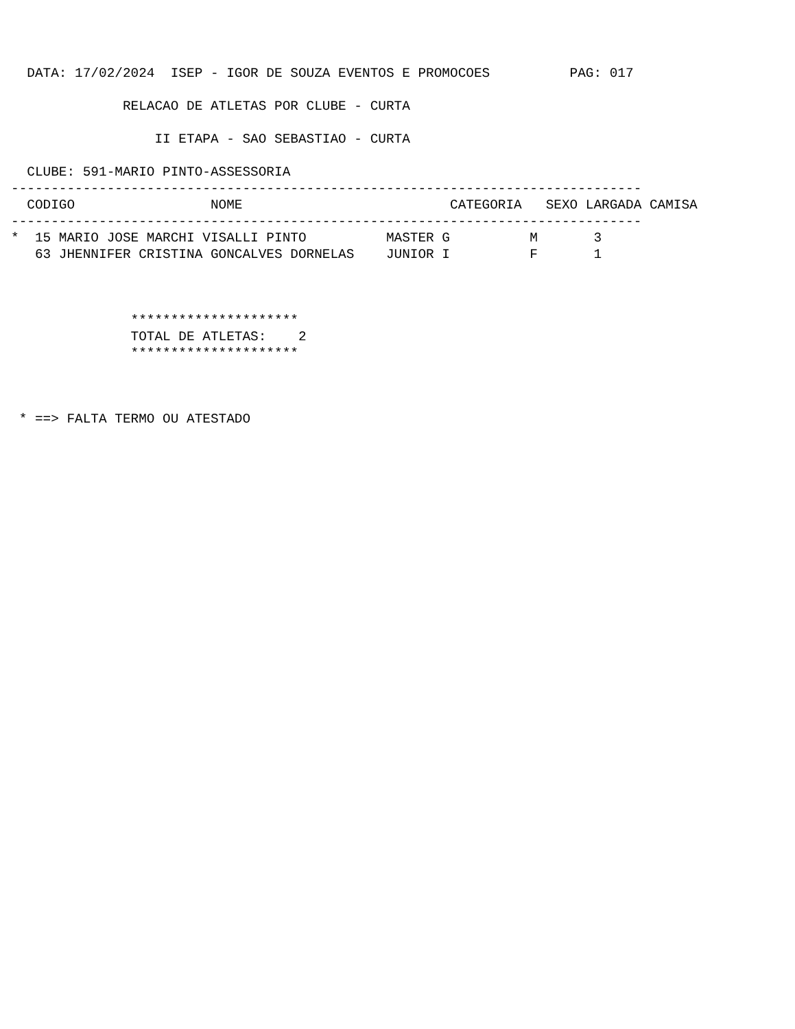DATA: 17/02/2024  ISEP - IGOR DE SOUZA EVENTOS E PROMOCOES          PAG: 017

              RELACAO DE ATLETAS POR CLUBE - CURTA

                  II ETAPA - SAO SEBASTIAO - CURTA

  CLUBE: 591-MARIO PINTO-ASSESSORIA
-------------------------------------------------------------------------------
  CODIGO                 NOME                          CATEGORIA   SEXO LARGADA CAMISA
-------------------------------------------------------------------------------
*  15 MARIO JOSE MARCHI VISALLI PINTO          MASTER G          M       3
   63 JHENNIFER CRISTINA GONCALVES DORNELAS    JUNIOR I          F       1



               *********************
               TOTAL DE ATLETAS:    2
               *********************



 * ==> FALTA TERMO OU ATESTADO